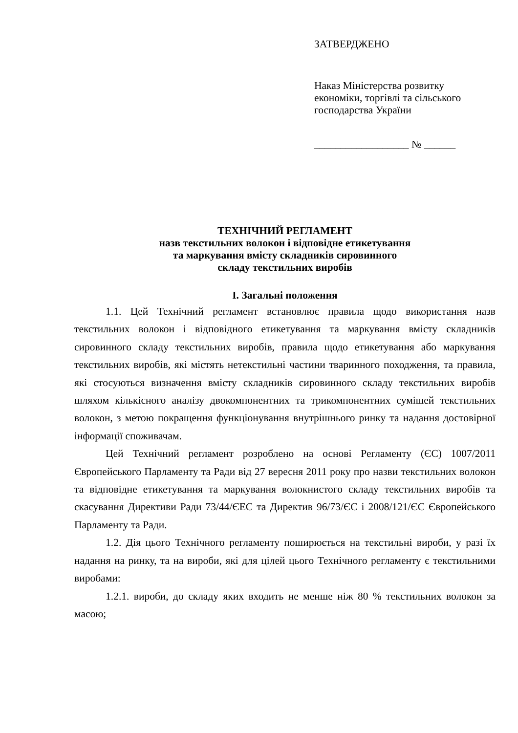ЗАТВЕРДЖЕНО
Наказ Міністерства розвитку
економіки, торгівлі та сільського
господарства України
__________________ № ______
ТЕХНІЧНИЙ РЕГЛАМЕНТ
назв текстильних волокон і відповідне етикетування
та маркування вмісту складників сировинного
складу текстильних виробів
I. Загальні положення
1.1. Цей Технічний регламент встановлює правила щодо використання назв текстильних волокон і відповідного етикетування та маркування вмісту складників сировинного складу текстильних виробів, правила щодо етикетування або маркування текстильних виробів, які містять нетекстильні частини тваринного походження, та правила, які стосуються визначення вмісту складників сировинного складу текстильних виробів шляхом кількісного аналізу двокомпонентних та трикомпонентних сумішей текстильних волокон, з метою покращення функціонування внутрішнього ринку та надання достовірної інформації споживачам.
Цей Технічний регламент розроблено на основі Регламенту (ЄС) 1007/2011 Європейського Парламенту та Ради від 27 вересня 2011 року про назви текстильних волокон та відповідне етикетування та маркування волокнистого складу текстильних виробів та скасування Директиви Ради 73/44/ЄЕС та Директив 96/73/ЄС і 2008/121/ЄС Європейського Парламенту та Ради.
1.2. Дія цього Технічного регламенту поширюється на текстильні вироби, у разі їх надання на ринку, та на вироби, які для цілей цього Технічного регламенту є текстильними виробами:
1.2.1. вироби, до складу яких входить не менше ніж 80 % текстильних волокон за масою;